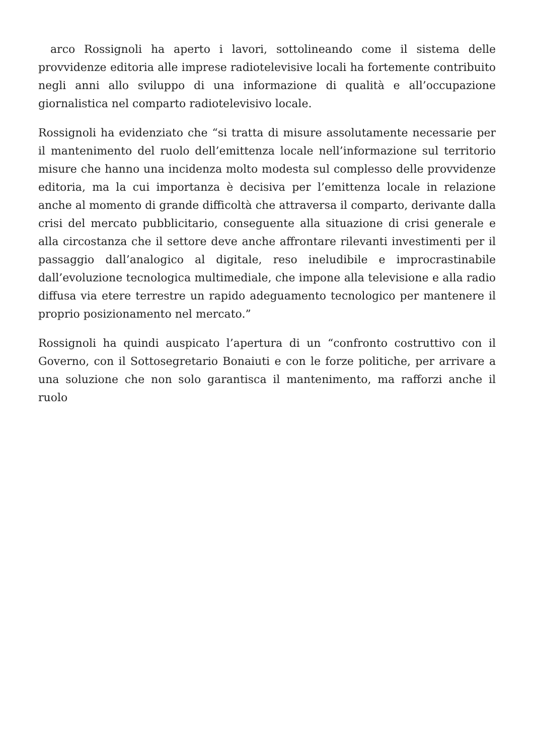arco Rossignoli ha aperto i lavori, sottolineando come il sistema delle provvidenze editoria alle imprese radiotelevisive locali ha fortemente contribuito negli anni allo sviluppo di una informazione di qualità e all’occupazione giornalistica nel comparto radiotelevisivo locale.
Rossignoli ha evidenziato che “si tratta di misure assolutamente necessarie per il mantenimento del ruolo dell’emittenza locale nell’informazione sul territorio misure che hanno una incidenza molto modesta sul complesso delle provvidenze editoria, ma la cui importanza è decisiva per l’emittenza locale in relazione anche al momento di grande difficoltà che attraversa il comparto, derivante dalla crisi del mercato pubblicitario, conseguente alla situazione di crisi generale e alla circostanza che il settore deve anche affrontare rilevanti investimenti per il passaggio dall’analogico al digitale, reso ineludibile e improcrastinabile dall’evoluzione tecnologica multimediale, che impone alla televisione e alla radio diffusa via etere terrestre un rapido adeguamento tecnologico per mantenere il proprio posizionamento nel mercato.”
Rossignoli ha quindi auspicato l’apertura di un “confronto costruttivo con il Governo, con il Sottosegretario Bonaiuti e con le forze politiche, per arrivare a una soluzione che non solo garantisca il mantenimento, ma rafforzi anche il ruolo